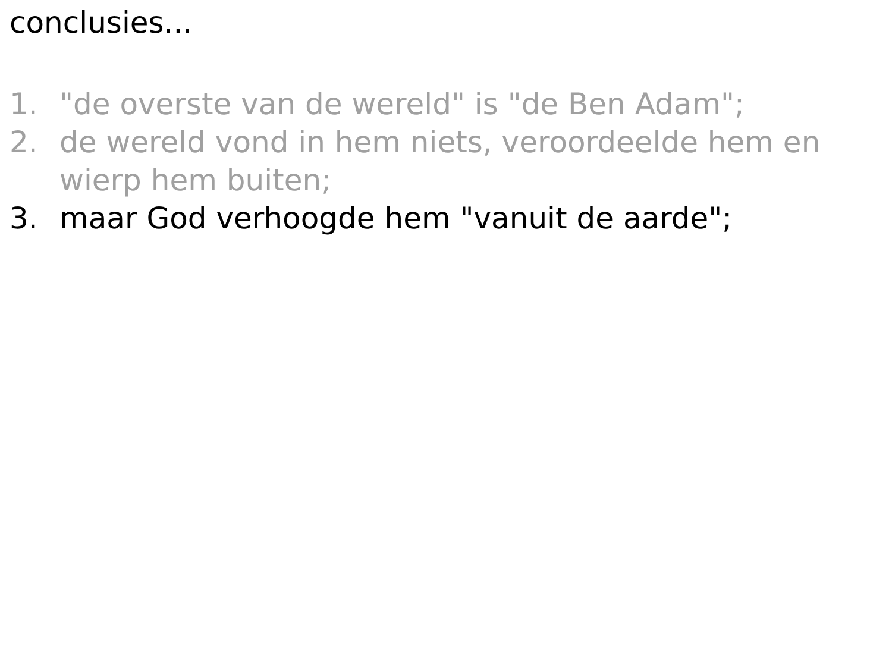conclusies...
1. "de overste van de wereld" is "de Ben Adam";
2. de wereld vond in hem niets, veroordeelde hem en wierp hem buiten;
3. maar God verhoogde hem "vanuit de aarde";